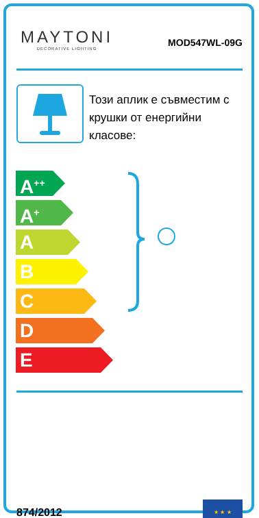MAYTONI
DECORATIVE LIGHTING
MOD547WL-09G
Този аплик е съвместим с крушки от енергийни класове:
A<sup>++</sup>
A<sup>+</sup>
A
B
C
D
E
874/2012
★ ★ ★